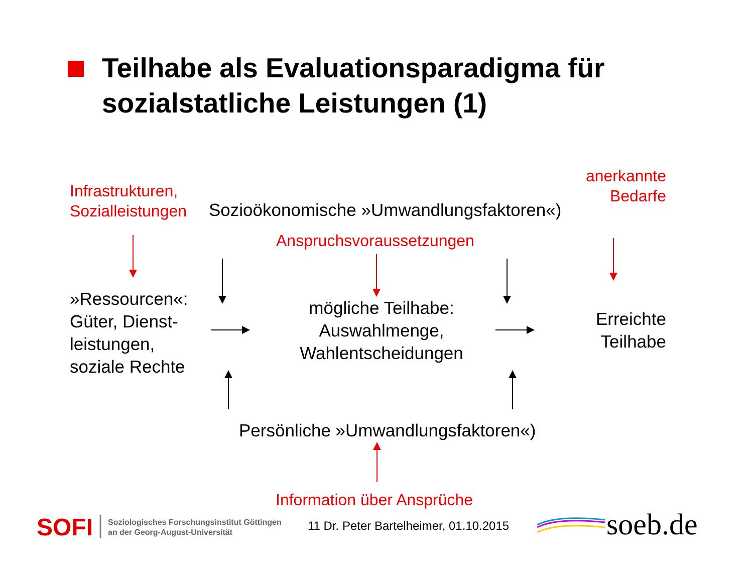Teilhabe als Evaluationsparadigma für
sozialstatliche Leistungen (1)
Infrastrukturen,
Sozialleistungen
Sozioökonomische »Umwandlungsfaktoren«)
anerkannte
Bedarfe
Anspruchsvoraussetzungen
»Ressourcen«:
Güter, Dienst-
leistungen,
soziale Rechte
mögliche Teilhabe:
Auswahlmenge,
Wahlentscheidungen
Erreichte
Teilhabe
Persönliche »Umwandlungsfaktoren«)
Information über Ansprüche
SOFI
Soziologisches Forschungsinstitut Göttingen
an der Georg-August-Universität
11 Dr. Peter Bartelheimer, 01.10.2015
soeb.de